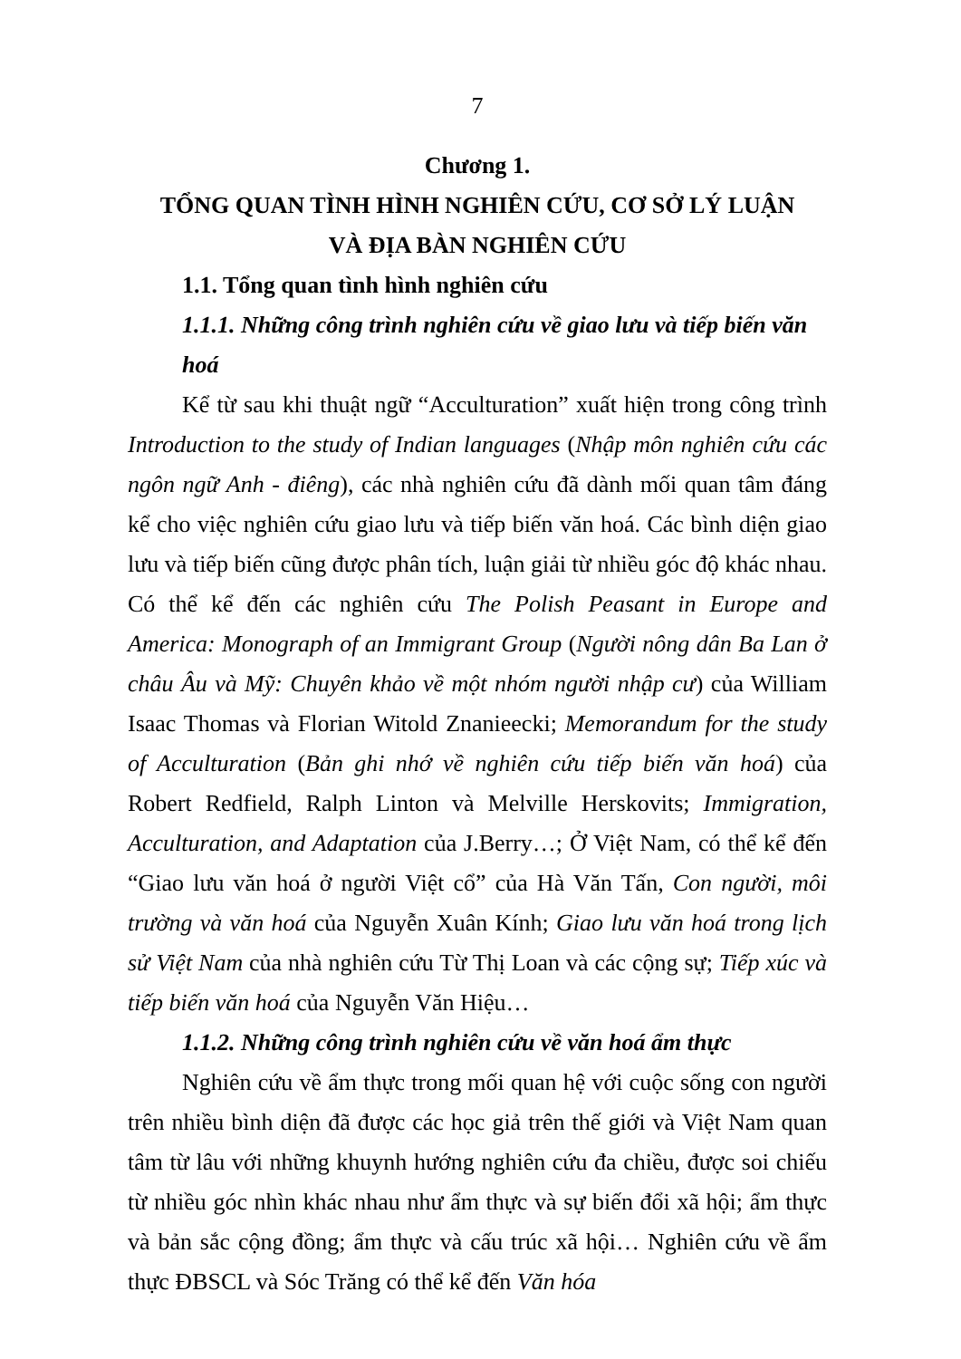7
Chương 1.
TỔNG QUAN TÌNH HÌNH NGHIÊN CỨU, CƠ SỞ LÝ LUẬN
VÀ ĐỊA BÀN NGHIÊN CỨU
1.1. Tổng quan tình hình nghiên cứu
1.1.1. Những công trình nghiên cứu về giao lưu và tiếp biến văn hoá
Kể từ sau khi thuật ngữ “Acculturation” xuất hiện trong công trình Introduction to the study of Indian languages (Nhập môn nghiên cứu các ngôn ngữ Anh - điêng), các nhà nghiên cứu đã dành mối quan tâm đáng kể cho việc nghiên cứu giao lưu và tiếp biến văn hoá. Các bình diện giao lưu và tiếp biến cũng được phân tích, luận giải từ nhiều góc độ khác nhau. Có thể kể đến các nghiên cứu The Polish Peasant in Europe and America: Monograph of an Immigrant Group (Người nông dân Ba Lan ở châu Âu và Mỹ: Chuyên khảo về một nhóm người nhập cư) của William Isaac Thomas và Florian Witold Znanieecki; Memorandum for the study of Acculturation (Bản ghi nhớ về nghiên cứu tiếp biến văn hoá) của Robert Redfield, Ralph Linton và Melville Herskovits; Immigration, Acculturation, and Adaptation của J.Berry…; Ở Việt Nam, có thể kể đến “Giao lưu văn hoá ở người Việt cổ” của Hà Văn Tấn, Con người, môi trường và văn hoá của Nguyễn Xuân Kính; Giao lưu văn hoá trong lịch sử Việt Nam của nhà nghiên cứu Từ Thị Loan và các cộng sự; Tiếp xúc và tiếp biến văn hoá của Nguyễn Văn Hiệu…
1.1.2. Những công trình nghiên cứu về văn hoá ẩm thực
Nghiên cứu về ẩm thực trong mối quan hệ với cuộc sống con người trên nhiều bình diện đã được các học giả trên thế giới và Việt Nam quan tâm từ lâu với những khuynh hướng nghiên cứu đa chiều, được soi chiếu từ nhiều góc nhìn khác nhau như ẩm thực và sự biến đổi xã hội; ẩm thực và bản sắc cộng đồng; ẩm thực và cấu trúc xã hội… Nghiên cứu về ẩm thực ĐBSCL và Sóc Trăng có thể kể đến Văn hóa